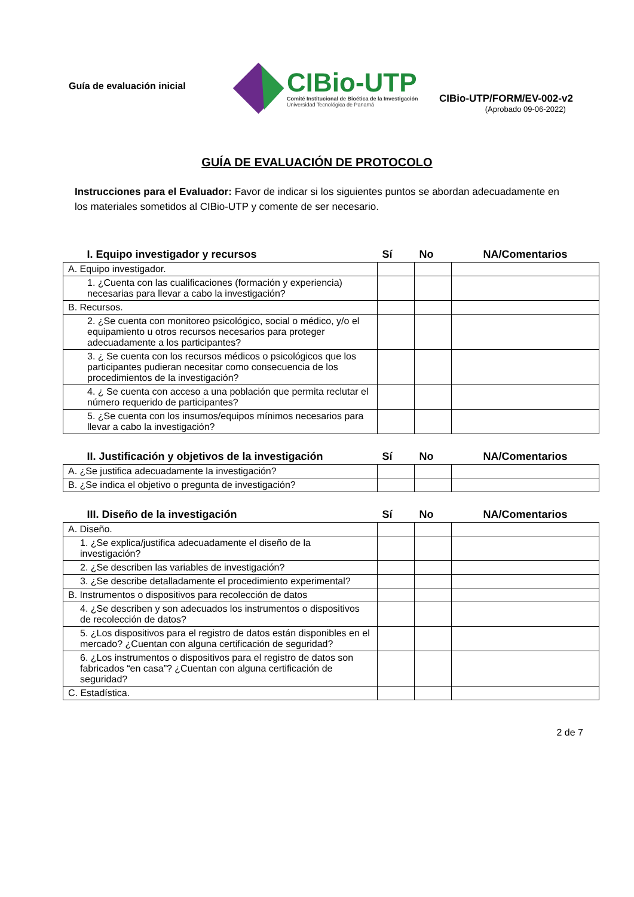Guía de evaluación inicial
CIBio-UTP
Comité Institucional de Bioética de la Investigación
Universidad Tecnológica de Panamá
CIBio-UTP/FORM/EV-002-v2
(Aprobado 09-06-2022)
GUÍA DE EVALUACIÓN DE PROTOCOLO
Instrucciones para el Evaluador: Favor de indicar si los siguientes puntos se abordan adecuadamente en los materiales sometidos al CIBio-UTP y comente de ser necesario.
| I. Equipo investigador y recursos | Sí | No | NA/Comentarios |
| --- | --- | --- | --- |
| A. Equipo investigador. | | | |
| 1. ¿Cuenta con las cualificaciones (formación y experiencia) necesarias para llevar a cabo la investigación? | | | |
| B. Recursos. | | | |
| 2. ¿Se cuenta con monitoreo psicológico, social o médico, y/o el equipamiento u otros recursos necesarios para proteger adecuadamente a los participantes? | | | |
| 3. ¿ Se cuenta con los recursos médicos o psicológicos que los participantes pudieran necesitar como consecuencia de los procedimientos de la investigación? | | | |
| 4. ¿ Se cuenta con acceso a una población que permita reclutar el número requerido de participantes? | | | |
| 5. ¿Se cuenta con los insumos/equipos mínimos necesarios para llevar a cabo la investigación? | | | |
| II. Justificación y objetivos de la investigación | Sí | No | NA/Comentarios |
| --- | --- | --- | --- |
| A. ¿Se justifica adecuadamente la investigación? | | | |
| B. ¿Se indica el objetivo o pregunta de investigación? | | | |
| III. Diseño de la investigación | Sí | No | NA/Comentarios |
| --- | --- | --- | --- |
| A. Diseño. | | | |
| 1. ¿Se explica/justifica adecuadamente el diseño de la investigación? | | | |
| 2. ¿Se describen las variables de investigación? | | | |
| 3. ¿Se describe detalladamente el procedimiento experimental? | | | |
| B. Instrumentos o dispositivos para recolección de datos | | | |
| 4. ¿Se describen y son adecuados los instrumentos o dispositivos de recolección de datos? | | | |
| 5. ¿Los dispositivos para el registro de datos están disponibles en el mercado? ¿Cuentan con alguna certificación de seguridad? | | | |
| 6. ¿Los instrumentos o dispositivos para el registro de datos son fabricados “en casa”? ¿Cuentan con alguna certificación de seguridad? | | | |
| C. Estadística. | | | |
2 de 7